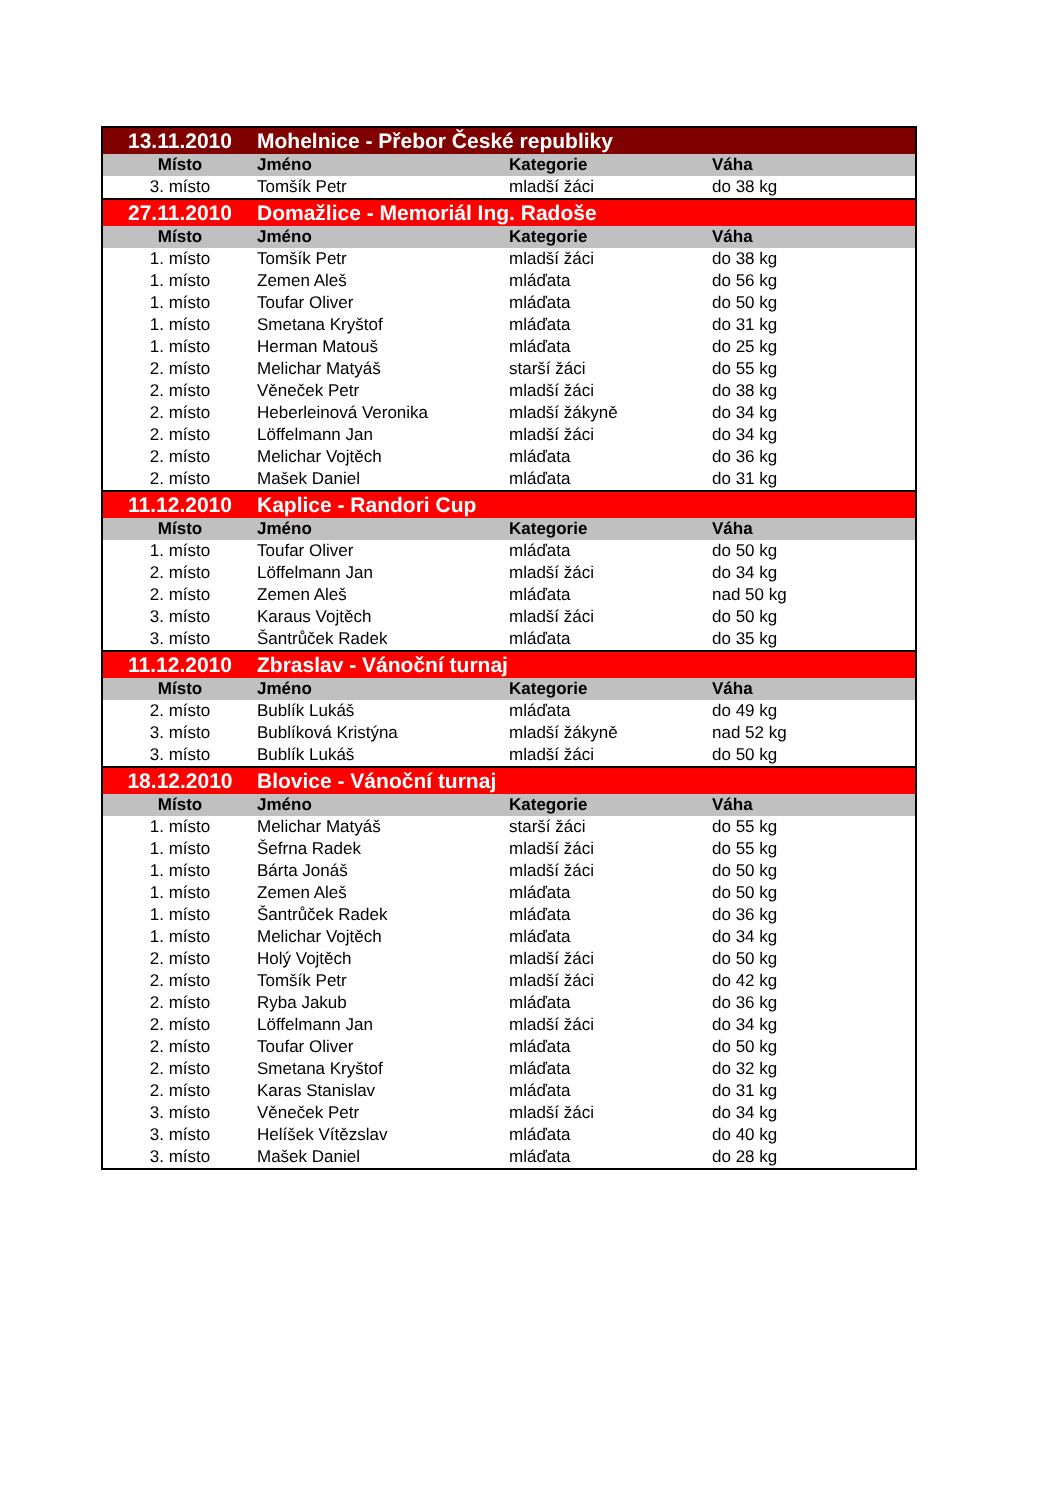| 13.11.2010 | Mohelnice - Přebor České republiky | | |
| Místo | Jméno | Kategorie | Váha |
| 3. místo | Tomšík Petr | mladší žáci | do 38 kg |
| 27.11.2010 | Domažlice - Memoriál Ing. Radoše | | |
| Místo | Jméno | Kategorie | Váha |
| 1. místo | Tomšík Petr | mladší žáci | do 38 kg |
| 1. místo | Zemen Aleš | mláďata | do 56 kg |
| 1. místo | Toufar Oliver | mláďata | do 50 kg |
| 1. místo | Smetana Kryštof | mláďata | do 31 kg |
| 1. místo | Herman Matouš | mláďata | do 25 kg |
| 2. místo | Melichar Matyáš | starší žáci | do 55 kg |
| 2. místo | Věneček Petr | mladší žáci | do 38 kg |
| 2. místo | Heberleinová Veronika | mladší žákyně | do 34 kg |
| 2. místo | Löffelmann Jan | mladší žáci | do 34 kg |
| 2. místo | Melichar Vojtěch | mláďata | do 36 kg |
| 2. místo | Mašek Daniel | mláďata | do 31 kg |
| 11.12.2010 | Kaplice - Randori Cup | | |
| Místo | Jméno | Kategorie | Váha |
| 1. místo | Toufar Oliver | mláďata | do 50 kg |
| 2. místo | Löffelmann Jan | mladší žáci | do 34 kg |
| 2. místo | Zemen Aleš | mláďata | nad 50 kg |
| 3. místo | Karaus Vojtěch | mladší žáci | do 50 kg |
| 3. místo | Šantrůček Radek | mláďata | do 35 kg |
| 11.12.2010 | Zbraslav - Vánoční turnaj | | |
| Místo | Jméno | Kategorie | Váha |
| 2. místo | Bublík Lukáš | mláďata | do 49 kg |
| 3. místo | Bublíková Kristýna | mladší žákyně | nad 52 kg |
| 3. místo | Bublík Lukáš | mladší žáci | do 50 kg |
| 18.12.2010 | Blovice - Vánoční turnaj | | |
| Místo | Jméno | Kategorie | Váha |
| 1. místo | Melichar Matyáš | starší žáci | do 55 kg |
| 1. místo | Šefrna Radek | mladší žáci | do 55 kg |
| 1. místo | Bárta Jonáš | mladší žáci | do 50 kg |
| 1. místo | Zemen Aleš | mláďata | do 50 kg |
| 1. místo | Šantrůček Radek | mláďata | do 36 kg |
| 1. místo | Melichar Vojtěch | mláďata | do 34 kg |
| 2. místo | Holý Vojtěch | mladší žáci | do 50 kg |
| 2. místo | Tomšík Petr | mladší žáci | do 42 kg |
| 2. místo | Ryba Jakub | mláďata | do 36 kg |
| 2. místo | Löffelmann Jan | mladší žáci | do 34 kg |
| 2. místo | Toufar Oliver | mláďata | do 50 kg |
| 2. místo | Smetana Kryštof | mláďata | do 32 kg |
| 2. místo | Karas Stanislav | mláďata | do 31 kg |
| 3. místo | Věneček Petr | mladší žáci | do 34 kg |
| 3. místo | Helíšek Vítězslav | mláďata | do 40 kg |
| 3. místo | Mašek Daniel | mláďata | do 28 kg |